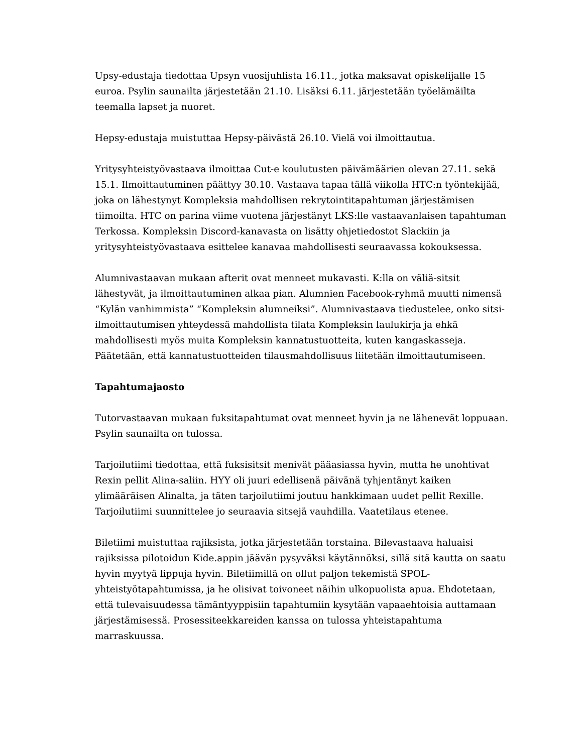Upsy-edustaja tiedottaa Upsyn vuosijuhlista 16.11., jotka maksavat opiskelijalle 15 euroa. Psylin saunailta järjestetään 21.10. Lisäksi 6.11. järjestetään työelämäilta teemalla lapset ja nuoret.
Hepsy-edustaja muistuttaa Hepsy-päivästä 26.10. Vielä voi ilmoittautua.
Yritysyhteistyövastaava ilmoittaa Cut-e koulutusten päivämäärien olevan 27.11. sekä 15.1. Ilmoittautuminen päättyy 30.10. Vastaava tapaa tällä viikolla HTC:n työntekijää, joka on lähestynyt Kompleksia mahdollisen rekrytointitapahtuman järjestämisen tiimoilta. HTC on parina viime vuotena järjestänyt LKS:lle vastaavanlaisen tapahtuman Terkossa. Kompleksin Discord-kanavasta on lisätty ohjetiedostot Slackiin ja yritysyhteistyövastaava esittelee kanavaa mahdollisesti seuraavassa kokouksessa.
Alumnivastaavan mukaan afterit ovat menneet mukavasti. K:lla on väliä-sitsit lähestyvät, ja ilmoittautuminen alkaa pian. Alumnien Facebook-ryhmä muutti nimensä “Kylän vanhimmista” “Kompleksin alumneiksi”. Alumnivastaava tiedustelee, onko sitsi-ilmoittautumisen yhteydessä mahdollista tilata Kompleksin laulukirja ja ehkä mahdollisesti myös muita Kompleksin kannatustuotteita, kuten kangaskasseja. Päätetään, että kannatustuotteiden tilausmahdollisuus liitetään ilmoittautumiseen.
Tapahtumajaosto
Tutorvastaavan mukaan fuksitapahtumat ovat menneet hyvin ja ne lähenevät loppuaan. Psylin saunailta on tulossa.
Tarjoilutiimi tiedottaa, että fuksisitsit menivät pääasiassa hyvin, mutta he unohtivat Rexin pellit Alina-saliin. HYY oli juuri edellisenä päivänä tyhjentänyt kaiken ylimääräisen Alinalta, ja täten tarjoilutiimi joutuu hankkimaan uudet pellit Rexille. Tarjoilutiimi suunnittelee jo seuraavia sitsejä vauhdilla. Vaatetilaus etenee.
Biletiimi muistuttaa rajiksista, jotka järjestetään torstaina. Bilevastaava haluaisi rajiksissa pilotoidun Kide.appin jäävän pysyväksi käytännöksi, sillä sitä kautta on saatu hyvin myytyä lippuja hyvin. Biletiimillä on ollut paljon tekemistä SPOL-yhteistyötapahtumissa, ja he olisivat toivoneet näihin ulkopuolista apua. Ehdotetaan, että tulevaisuudessa tämäntyyppisiin tapahtumiin kysytään vapaaehtoisia auttamaan järjestämisessä. Prosessiteekkareiden kanssa on tulossa yhteistapahtuma marraskuussa.